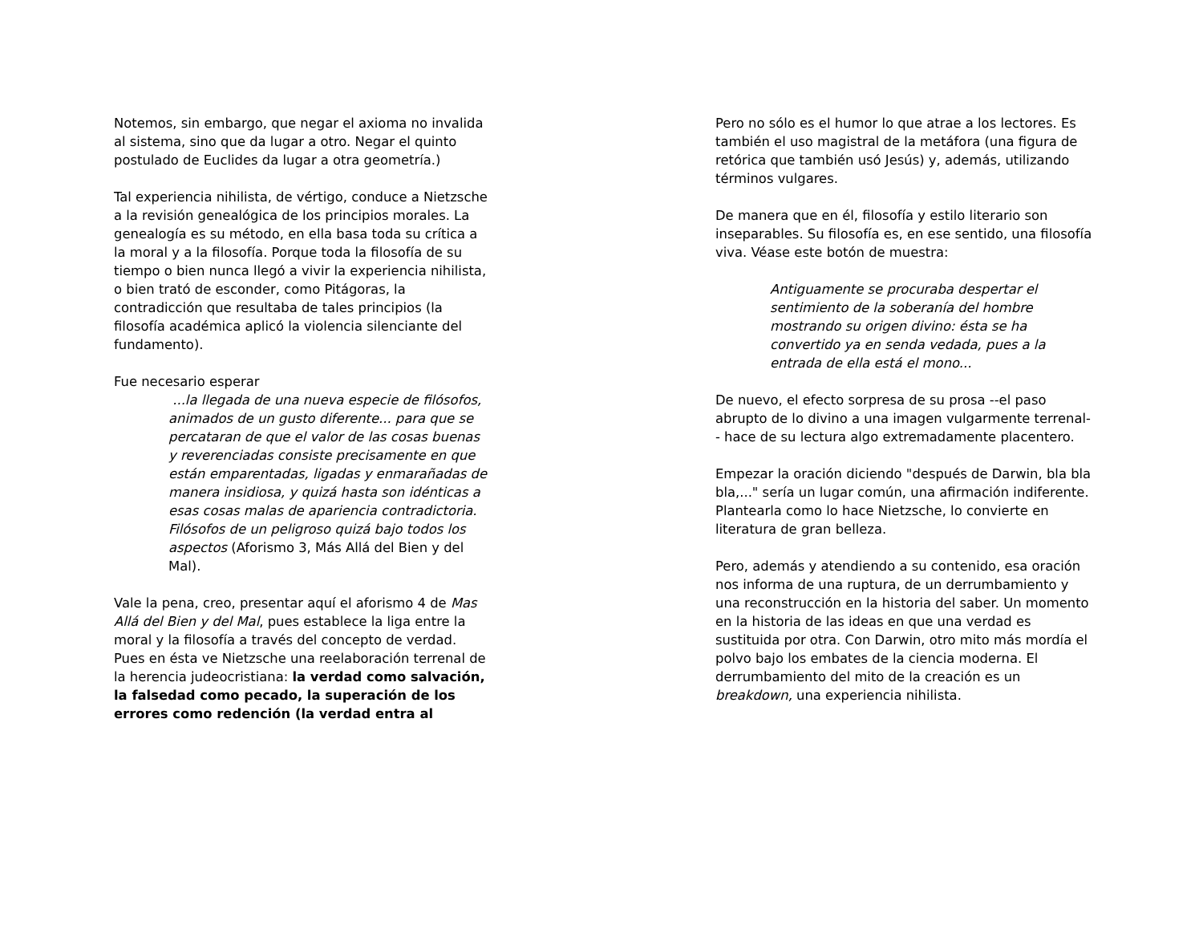Notemos, sin embargo, que negar el axioma no invalida al sistema, sino que da lugar a otro. Negar el quinto postulado de Euclides da lugar a otra geometría.)
Tal experiencia nihilista, de vértigo, conduce a Nietzsche a la revisión genealógica de los principios morales. La genealogía es su método, en ella basa toda su crítica a la moral y a la filosofía. Porque toda la filosofía de su tiempo o bien nunca llegó a vivir la experiencia nihilista, o bien trató de esconder, como Pitágoras, la contradicción que resultaba de tales principios (la filosofía académica aplicó la violencia silenciante del fundamento).
Fue necesario esperar
...la llegada de una nueva especie de filósofos, animados de un gusto diferente... para que se percataran de que el valor de las cosas buenas y reverenciadas consiste precisamente en que están emparentadas, ligadas y enmarañadas de manera insidiosa, y quizá hasta son idénticas a esas cosas malas de apariencia contradictoria. Filósofos de un peligroso quizá bajo todos los aspectos (Aforismo 3, Más Allá del Bien y del Mal).
Vale la pena, creo, presentar aquí el aforismo 4 de Mas Allá del Bien y del Mal, pues establece la liga entre la moral y la filosofía a través del concepto de verdad. Pues en ésta ve Nietzsche una reelaboración terrenal de la herencia judeocristiana: la verdad como salvación, la falsedad como pecado, la superación de los errores como redención (la verdad entra al
Pero no sólo es el humor lo que atrae a los lectores. Es también el uso magistral de la metáfora (una figura de retórica que también usó Jesús) y, además, utilizando términos vulgares.
De manera que en él, filosofía y estilo literario son inseparables. Su filosofía es, en ese sentido, una filosofía viva. Véase este botón de muestra:
Antiguamente se procuraba despertar el sentimiento de la soberanía del hombre mostrando su origen divino: ésta se ha convertido ya en senda vedada, pues a la entrada de ella está el mono...
De nuevo, el efecto sorpresa de su prosa --el paso abrupto de lo divino a una imagen vulgarmente terrenal-- hace de su lectura algo extremadamente placentero.
Empezar la oración diciendo "después de Darwin, bla bla bla,..." sería un lugar común, una afirmación indiferente. Plantearla como lo hace Nietzsche, lo convierte en literatura de gran belleza.
Pero, además y atendiendo a su contenido, esa oración nos informa de una ruptura, de un derrumbamiento y una reconstrucción en la historia del saber. Un momento en la historia de las ideas en que una verdad es sustituida por otra. Con Darwin, otro mito más mordía el polvo bajo los embates de la ciencia moderna. El derrumbamiento del mito de la creación es un breakdown, una experiencia nihilista.